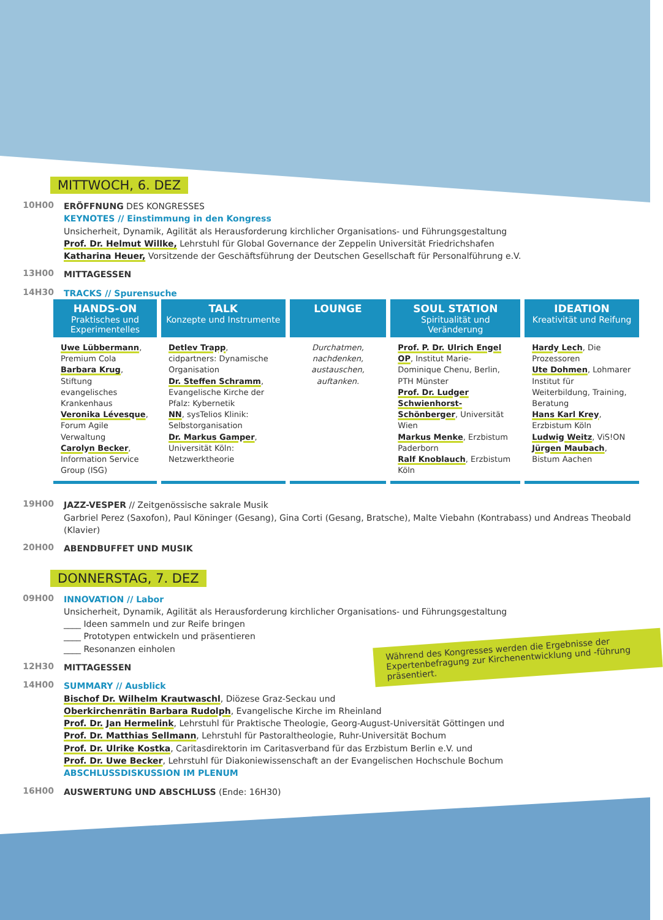MITTWOCH, 6. DEZ
10H00
ERÖFFNUNG DES KONGRESSES
KEYNOTES // Einstimmung in den Kongress
Unsicherheit, Dynamik, Agilität als Herausforderung kirchlicher Organisations- und Führungsgestaltung
Prof. Dr. Helmut Willke, Lehrstuhl für Global Governance der Zeppelin Universität Friedrichshafen
Katharina Heuer, Vorsitzende der Geschäftsführung der Deutschen Gesellschaft für Personalführung e.V.
13H00
MITTAGESSEN
14H30
TRACKS // Spurensuche
| HANDS-ON Praktisches und Experimentelles | TALK Konzepte und Instrumente | LOUNGE | SOUL STATION Spiritualität und Veränderung | IDEATION Kreativität und Reifung |
| --- | --- | --- | --- | --- |
| Uwe Lübbermann , Premium Cola Barbara Krug , Stiftung evangelisches Krankenhaus Veronika Lévesque , Forum Agile Verwaltung Carolyn Becker , Information Service Group (ISG) | Detlev Trapp , cidpartners: Dynamische Organisation Dr. Steffen Schramm , Evangelische Kirche der Pfalz: Kybernetik NN , sysTelios Klinik: Selbstorganisation Dr. Markus Gamper , Universität Köln: Netzwerktheorie | Durchatmen, nachdenken, austauschen, auftanken. | Prof. P. Dr. Ulrich Engel OP , Institut Marie-Dominique Chenu, Berlin, PTH Münster Prof. Dr. Ludger Schwienhorst-Schönberger , Universität Wien Markus Menke , Erzbistum Paderborn Ralf Knoblauch , Erzbistum Köln | Hardy Lech , Die Prozessoren Ute Dohmen , Lohmarer Institut für Weiterbildung, Training, Beratung Hans Karl Krey , Erzbistum Köln Ludwig Weitz , ViS!ON Jürgen Maubach , Bistum Aachen |
19H00
JAZZ-VESPER // Zeitgenössische sakrale Musik
Garbriel Perez (Saxofon), Paul Köninger (Gesang), Gina Corti (Gesang, Bratsche), Malte Viebahn (Kontrabass) und Andreas Theobald (Klavier)
20H00
ABENDBUFFET UND MUSIK
DONNERSTAG, 7. DEZ
09H00
INNOVATION // Labor
Unsicherheit, Dynamik, Agilität als Herausforderung kirchlicher Organisations- und Führungsgestaltung
____ Ideen sammeln und zur Reife bringen
____ Prototypen entwickeln und präsentieren
____ Resonanzen einholen
12H30
MITTAGESSEN
14H00
SUMMARY // Ausblick
Bischof Dr. Wilhelm Krautwaschl, Diözese Graz-Seckau und
Oberkirchenrätin Barbara Rudolph, Evangelische Kirche im Rheinland
Prof. Dr. Jan Hermelink, Lehrstuhl für Praktische Theologie, Georg-August-Universität Göttingen und
Prof. Dr. Matthias Sellmann, Lehrstuhl für Pastoraltheologie, Ruhr-Universität Bochum
Prof. Dr. Ulrike Kostka, Caritasdirektorin im Caritasverband für das Erzbistum Berlin e.V. und
Prof. Dr. Uwe Becker, Lehrstuhl für Diakoniewissenschaft an der Evangelischen Hochschule Bochum
ABSCHLUSSDISKUSSION IM PLENUM
16H00
AUSWERTUNG UND ABSCHLUSS (Ende: 16H30)
Während des Kongresses werden die Ergebnisse der Expertenbefragung zur Kirchenentwicklung und -führung präsentiert.